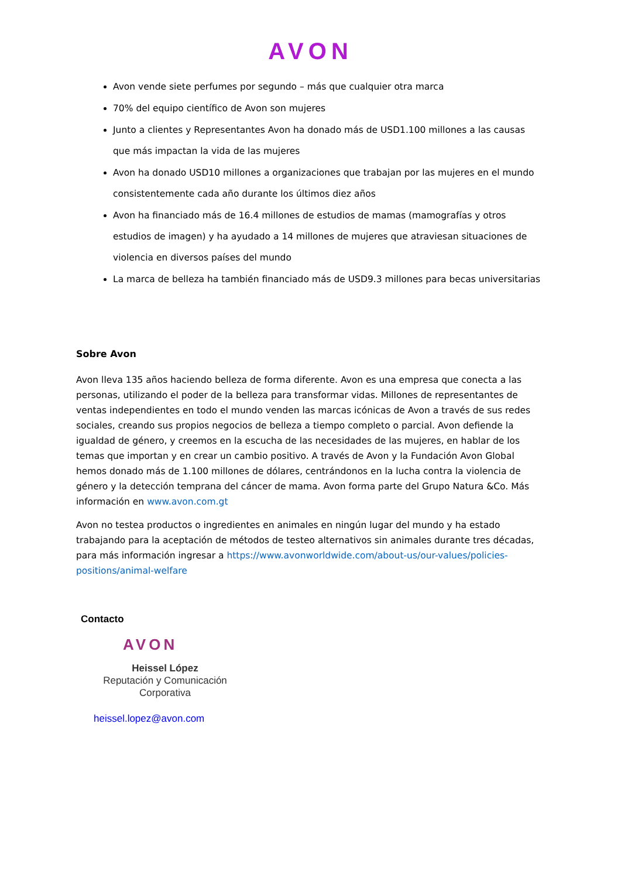AVON
Avon vende siete perfumes por segundo – más que cualquier otra marca
70% del equipo científico de Avon son mujeres
Junto a clientes y Representantes Avon ha donado más de USD1.100 millones a las causas que más impactan la vida de las mujeres
Avon ha donado USD10 millones a organizaciones que trabajan por las mujeres en el mundo consistentemente cada año durante los últimos diez años
Avon ha financiado más de 16.4 millones de estudios de mamas (mamografías y otros estudios de imagen) y ha ayudado a 14 millones de mujeres que atraviesan situaciones de violencia en diversos países del mundo
La marca de belleza ha también financiado más de USD9.3 millones para becas universitarias
Sobre Avon
Avon lleva 135 años haciendo belleza de forma diferente. Avon es una empresa que conecta a las personas, utilizando el poder de la belleza para transformar vidas. Millones de representantes de ventas independientes en todo el mundo venden las marcas icónicas de Avon a través de sus redes sociales, creando sus propios negocios de belleza a tiempo completo o parcial. Avon defiende la igualdad de género, y creemos en la escucha de las necesidades de las mujeres, en hablar de los temas que importan y en crear un cambio positivo. A través de Avon y la Fundación Avon Global hemos donado más de 1.100 millones de dólares, centrándonos en la lucha contra la violencia de género y la detección temprana del cáncer de mama. Avon forma parte del Grupo Natura &Co. Más información en www.avon.com.gt
Avon no testea productos o ingredientes en animales en ningún lugar del mundo y ha estado trabajando para la aceptación de métodos de testeo alternativos sin animales durante tres décadas, para más información ingresar a https://www.avonworldwide.com/about-us/our-values/policies-positions/animal-welfare
Contacto
AVON
Heissel López
Reputación y Comunicación Corporativa
heissel.lopez@avon.com